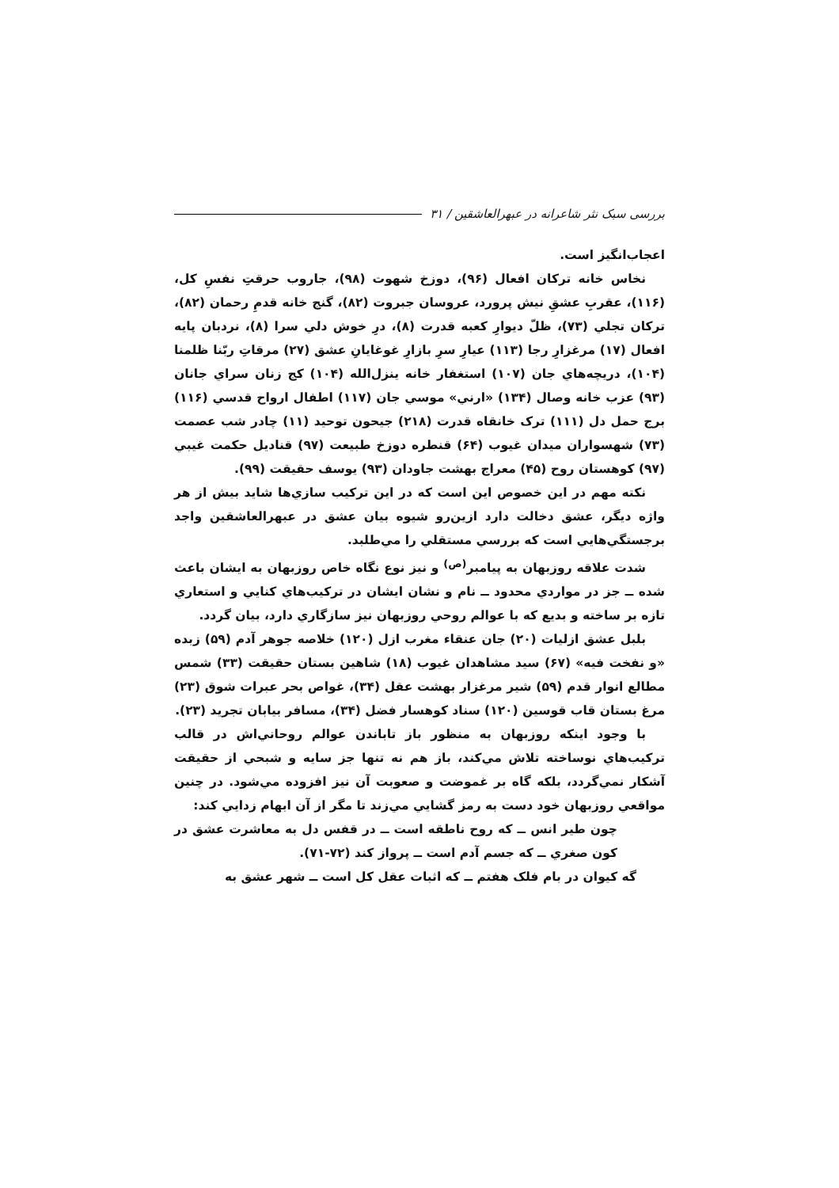بررسی سبک نثر شاعرانه در عبهرالعاشقین / ۳۱
اعجاب‌انگيز است.
نخاس خانه ترکان افعال (۹۶)، دوزخ شهوت (۹۸)، جاروب حرقتِ نفسِ کل، (۱۱۶)، عقربِ عشقِ نيش پرورد، عروسان جبروت (۸۲)، گنج خانه قدمِ رحمان (۸۲)، ترکان تجلي (۷۳)، ظلّ ديوارِ کعبه قدرت (۸)، درِ خوش دلي سرا (۸)، نردبان پايه افعال (۱۷) مرغزارِ رجا (۱۱۳) عيارِ سرِ بازارِ غوغايانِ عشق (۲۷) مرقاتِ ربّنا ظلمنا (۱۰۴)، دريچه‌هاي جان (۱۰۷) استغفار خانه ينزل‌الله (۱۰۴) کج زنان سراي جانان (۹۳) عزب خانه وصال (۱۳۴) «ارني» موسي جان (۱۱۷) اطفال ارواح قدسي (۱۱۶) برج حمل دل (۱۱۱) ترک خانقاه قدرت (۲۱۸) جيحون توحيد (۱۱) چادر شب عصمت (۷۳) شهسواران ميدان غيوب (۶۴) قنطره دوزخ طبيعت (۹۷) قناديل حکمت غيبي (۹۷) کوهستان روح (۴۵) معراج بهشت جاودان (۹۳) يوسف حقيقت (۹۹).
نکته مهم در اين خصوص اين است که در اين ترکيب سازي‌ها شايد بيش از هر واژه ديگر، عشق دخالت دارد ازين‌رو شيوه بيان عشق در عبهرالعاشقين واجد برجستگي‌هايي است که بررسي مستقلي را مي‌طلبد.
شدت علاقه روزبهان به پيامبر<sup>(ص)</sup> و نيز نوع نگاه خاص روزبهان به ايشان باعث شده ــ جز در مواردي محدود ــ نام و نشان ايشان در ترکيب‌هاي کنايي و استعاري تازه بر ساخته و بديع که با عوالم روحي روزبهان نيز سازگاري دارد، بيان گردد.
بلبل عشق ازليات (۲۰) جان عنقاء مغرب ازل (۱۲۰) خلاصه جوهر آدم (۵۹) زبده «و نفخت فيه» (۶۷) سيد مشاهدان غيوب (۱۸) شاهين بستان حقيقت (۳۳) شمس مطالع انوار قدم (۵۹) شير مرغزار بهشت عقل (۳۴)، غواص بحر عبرات شوق (۲۳) مرغ بستان قاب قوسين (۱۲۰) سناد کوهسار فضل (۳۴)، مسافر بيابان تجريد (۲۳).
با وجود اينکه روزبهان به منظور باز تاباندن عوالم روحاني‌اش در قالب ترکيب‌هاي نوساخته تلاش مي‌کند، باز هم نه تنها جز سايه و شبحي از حقيقت آشکار نمي‌گردد، بلکه گاه بر غموضت و صعوبت آن نيز افزوده مي‌شود. در چنين مواقعي روزبهان خود دست به رمز گشايي مي‌زند تا مگر از آن ابهام زدايي کند:
چون طير انس ــ که روح ناطقه است ــ در قفس دل به معاشرت عشق در کون صغري ــ که جسم آدم است ــ پرواز کند (۷۲-۷۱).
گه کيوان در بام فلک هفتم ــ که اثبات عقل کل است ــ شهر عشق به